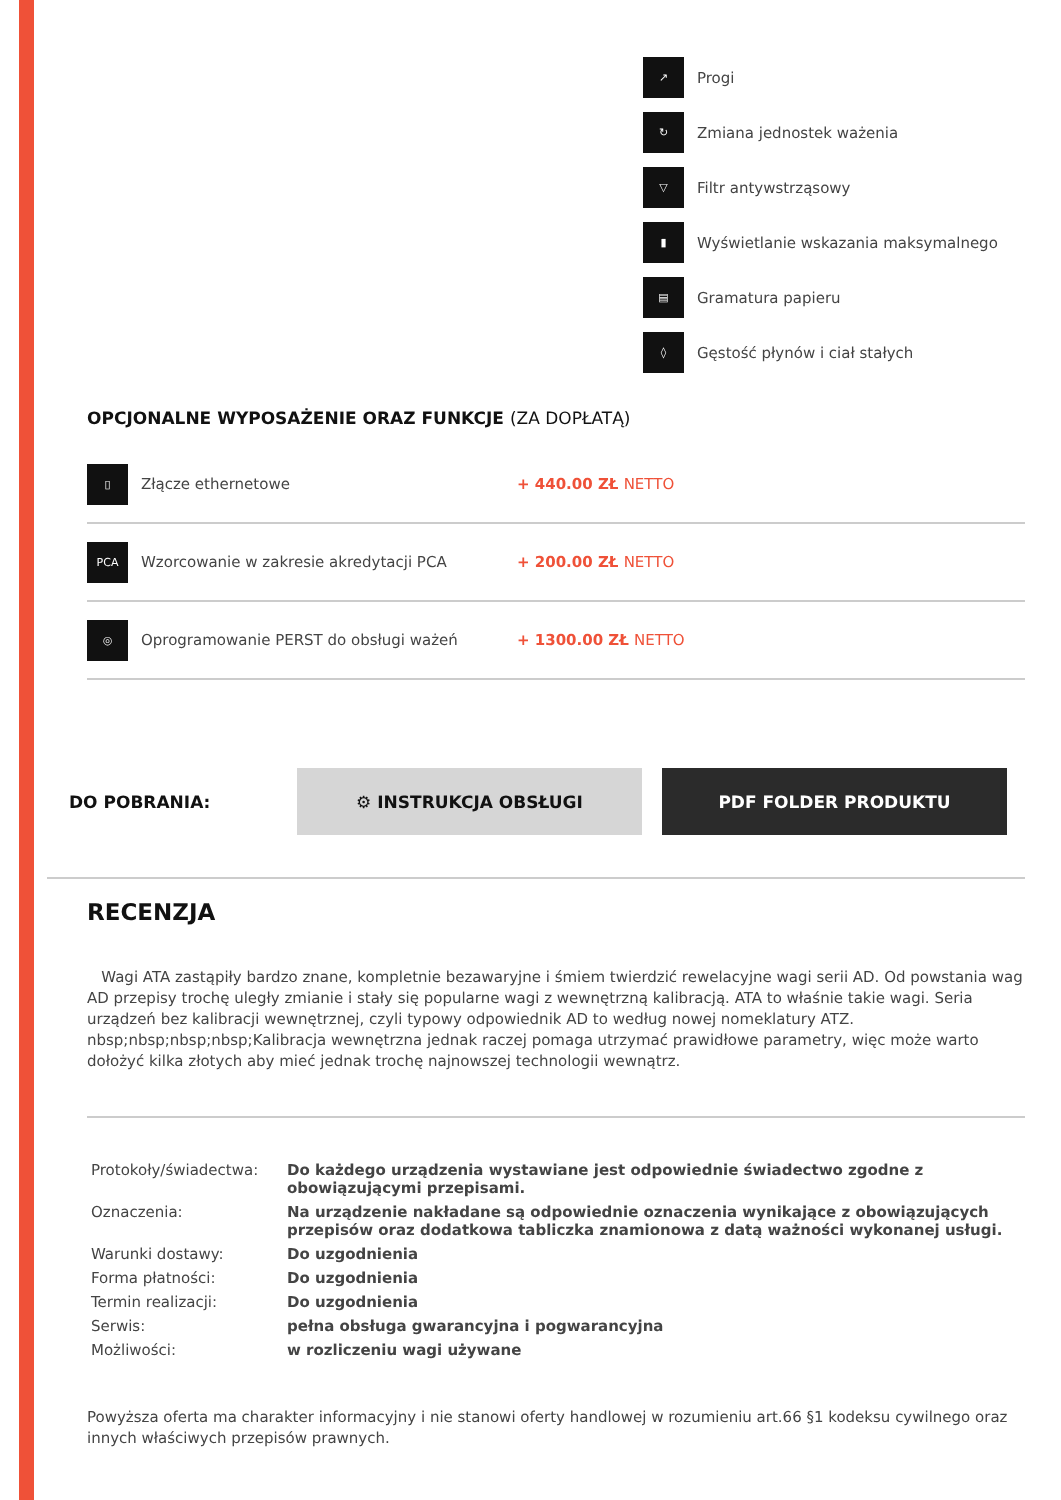↗ Progi
↻ Zmiana jednostek ważenia
▽ Filtr antywstrząsowy
▮ Wyświetlanie wskazania maksymalnego
▤ Gramatura papieru
◊ Gęstość płynów i ciał stałych
OPCJONALNE WYPOSAŻENIE ORAZ FUNKCJE (ZA DOPŁATĄ)
▯ Złącze ethernetowe + 440.00 ZŁ NETTO
PCA Wzorcowanie w zakresie akredytacji PCA + 200.00 ZŁ NETTO
◎ Oprogramowanie PERST do obsługi ważeń + 1300.00 ZŁ NETTO
DO POBRANIA:
⚙ INSTRUKCJA OBSŁUGI PDF FOLDER PRODUKTU
RECENZJA
Wagi ATA zastąpiły bardzo znane, kompletnie bezawaryjne i śmiem twierdzić rewelacyjne wagi serii AD. Od powstania wag AD przepisy trochę uległy zmianie i stały się popularne wagi z wewnętrzną kalibracją. ATA to właśnie takie wagi. Seria urządzeń bez kalibracji wewnętrznej, czyli typowy odpowiednik AD to według nowej nomeklatury ATZ.
nbsp;nbsp;nbsp;nbsp;Kalibracja wewnętrzna jednak raczej pomaga utrzymać prawidłowe parametry, więc może warto dołożyć kilka złotych aby mieć jednak trochę najnowszej technologii wewnątrz.
| Protokoły/świadectwa: | Do każdego urządzenia wystawiane jest odpowiednie świadectwo zgodne z obowiązującymi przepisami. |
| Oznaczenia: | Na urządzenie nakładane są odpowiednie oznaczenia wynikające z obowiązujących przepisów oraz dodatkowa tabliczka znamionowa z datą ważności wykonanej usługi. |
| Warunki dostawy: | Do uzgodnienia |
| Forma płatności: | Do uzgodnienia |
| Termin realizacji: | Do uzgodnienia |
| Serwis: | pełna obsługa gwarancyjna i pogwarancyjna |
| Możliwości: | w rozliczeniu wagi używane |
Powyższa oferta ma charakter informacyjny i nie stanowi oferty handlowej w rozumieniu art.66 §1 kodeksu cywilnego oraz innych właściwych przepisów prawnych.